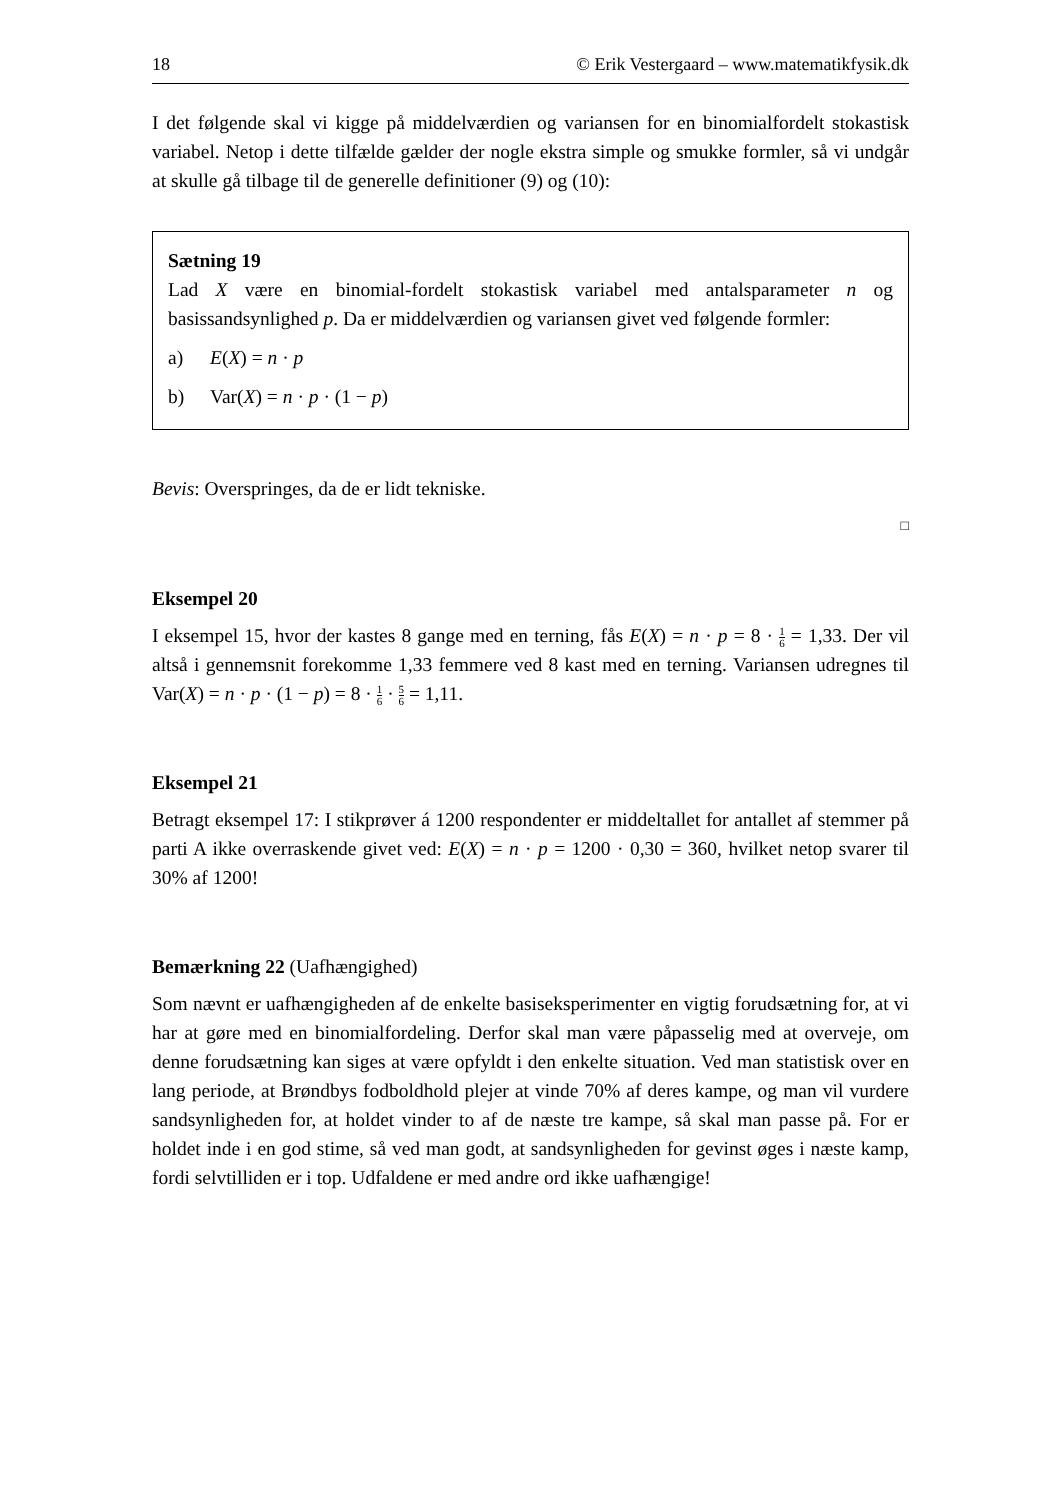18 © Erik Vestergaard – www.matematikfysik.dk
I det følgende skal vi kigge på middelværdien og variansen for en binomialfordelt stokastisk variabel. Netop i dette tilfælde gælder der nogle ekstra simple og smukke formler, så vi undgår at skulle gå tilbage til de generelle definitioner (9) og (10):
Sætning 19
Lad X være en binomial-fordelt stokastisk variabel med antalsparameter n og basissandsynlighed p. Da er middelværdien og variansen givet ved følgende formler:
a) E(X) = n · p
b) Var(X) = n · p · (1 − p)
Bevis: Overspringes, da de er lidt tekniske.
□
Eksempel 20
I eksempel 15, hvor der kastes 8 gange med en terning, fås E(X) = n · p = 8 · 1 6 = 1,33. Der vil altså i gennemsnit forekomme 1,33 femmere ved 8 kast med en terning. Variansen udregnes til Var(X) = n · p · (1 − p) = 8 · 1 6 · 5 6 = 1,11.
Eksempel 21
Betragt eksempel 17: I stikprøver á 1200 respondenter er middeltallet for antallet af stemmer på parti A ikke overraskende givet ved: E(X) = n · p = 1200 · 0,30 = 360, hvilket netop svarer til 30% af 1200!
Bemærkning 22 (Uafhængighed)
Som nævnt er uafhængigheden af de enkelte basiseksperimenter en vigtig forudsætning for, at vi har at gøre med en binomialfordeling. Derfor skal man være påpasselig med at overveje, om denne forudsætning kan siges at være opfyldt i den enkelte situation. Ved man statistisk over en lang periode, at Brøndbys fodboldhold plejer at vinde 70% af deres kampe, og man vil vurdere sandsynligheden for, at holdet vinder to af de næste tre kampe, så skal man passe på. For er holdet inde i en god stime, så ved man godt, at sandsynligheden for gevinst øges i næste kamp, fordi selvtilliden er i top. Udfaldene er med andre ord ikke uafhængige!